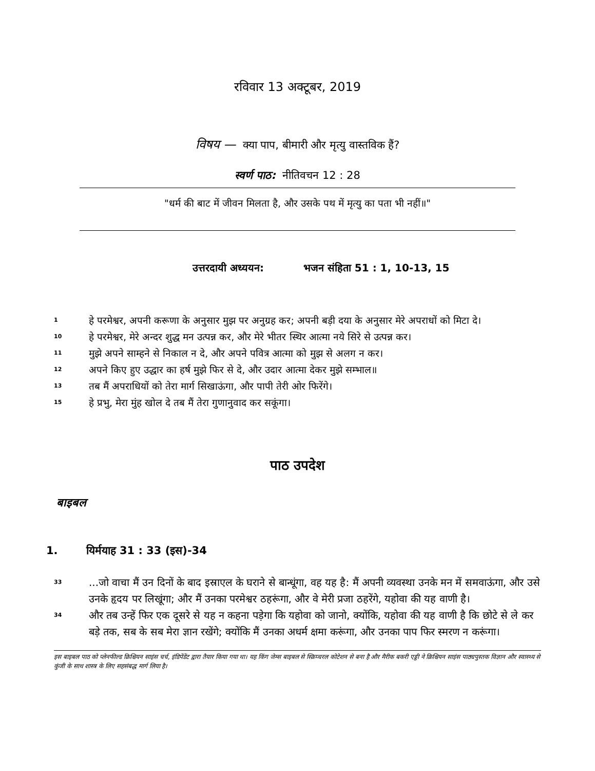रविवार 13 अक्टूबर, 2019
विषय — क्या पाप, बीमारी और मृत्यु वास्तविक हैं?
स्वर्ण पाठ: नीतिवचन 12 : 28
"धर्म की बाट में जीवन मिलता है, और उसके पथ में मृत्यु का पता भी नहीं॥"
उत्तरदायी अध्ययन: भजन संहिता 51 : 1, 10-13, 15
1
हे परमेश्वर, अपनी करूणा के अनुसार मुझ पर अनुग्रह कर; अपनी बड़ी दया के अनुसार मेरे अपराधों को मिटा दे।
10
हे परमेश्वर, मेरे अन्दर शुद्ध मन उत्पन्न कर, और मेरे भीतर स्थिर आत्मा नये सिरे से उत्पन्न कर।
11
मुझे अपने साम्हने से निकाल न दे, और अपने पवित्र आत्मा को मुझ से अलग न कर।
12
अपने किए हुए उद्धार का हर्ष मुझे फिर से दे, और उदार आत्मा देकर मुझे सम्भाल॥
13
तब मैं अपराधियों को तेरा मार्ग सिखाऊंगा, और पापी तेरी ओर फिरेंगे।
15
हे प्रभु, मेरा मुंह खोल दे तब मैं तेरा गुणानुवाद कर सकूंगा।
पाठ उपदेश
बाइबल
1. यिर्मयाह 31 : 33 (इस)-34
33
...जो वाचा मैं उन दिनों के बाद इस्राएल के घराने से बान्धूंगा, वह यह है: मैं अपनी व्यवस्था उनके मन में समवाऊंगा, और उसे उनके हृदय पर लिखूंगा; और मैं उनका परमेश्वर ठहरूंगा, और वे मेरी प्रजा ठहरेंगे, यहोवा की यह वाणी है।
34
और तब उन्हें फिर एक दूसरे से यह न कहना पड़ेगा कि यहोवा को जानो, क्योंकि, यहोवा की यह वाणी है कि छोटे से ले कर बड़े तक, सब के सब मेरा ज्ञान रखेंगे; क्योंकि मैं उनका अधर्म क्षमा करूंगा, और उनका पाप फिर स्मरण न करूंगा।
इस बाइबल पाठ को प्लेनफील्ड क्रिश्चियन साइंस चर्च, इंडिपेंडेंट द्वारा तैयार किया गया था। यह किंग जेम्स बाइबल से स्क्रिप्चरल कोटेशन से बना है और मैरीक बकरी एड्डी ने क्रिश्चियन साइंस पाठ्यपुस्तक विज्ञान और स्वास्थ्य से कुंजी के साथ शास्त्र के लिए सहसंबद्ध मार्ग लिया है।